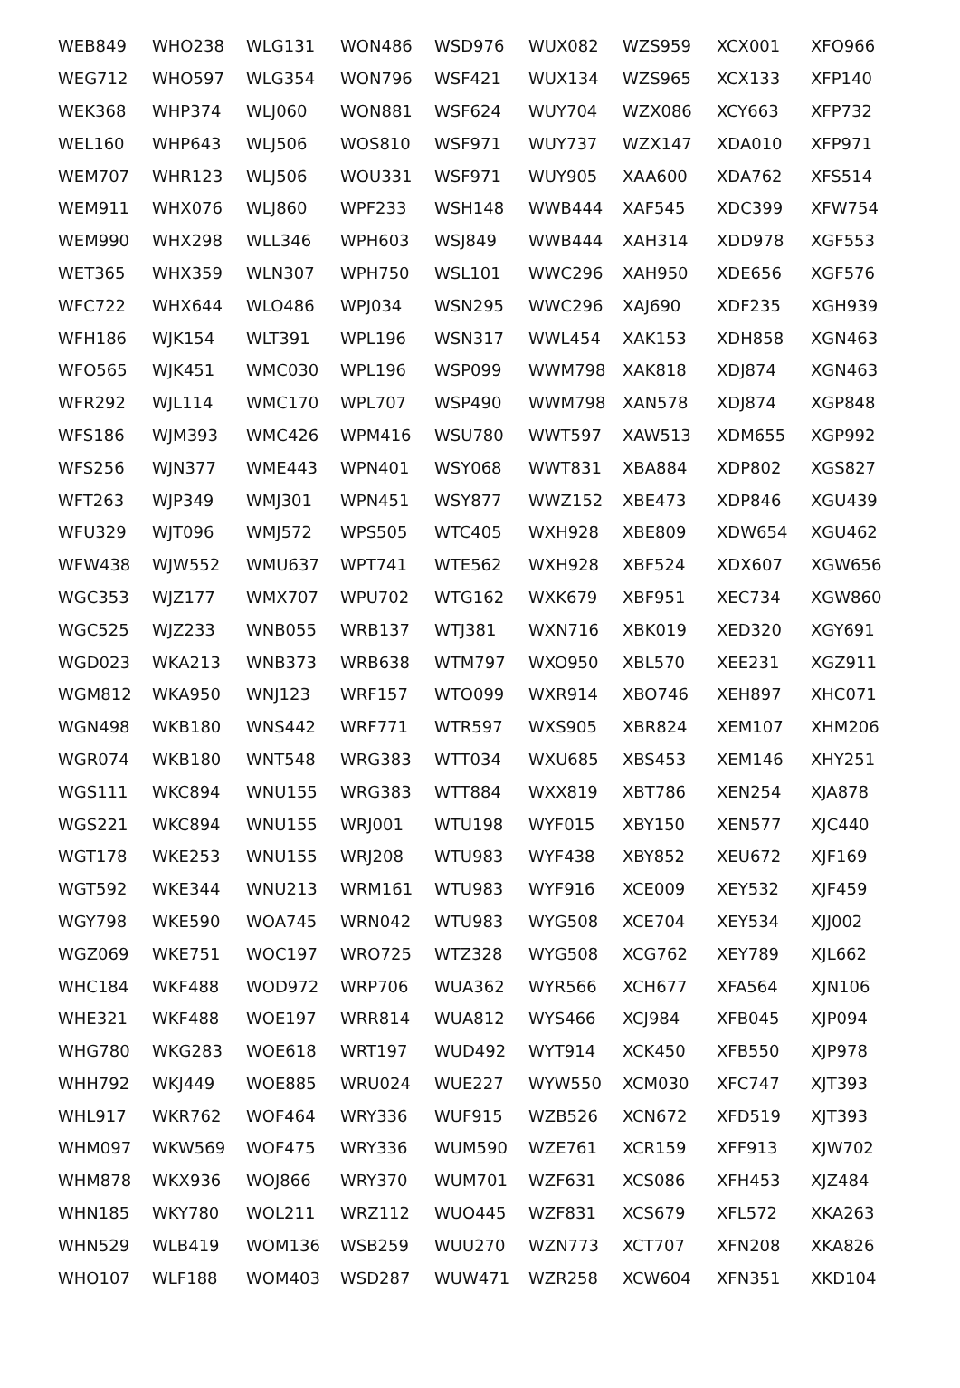| WEB849 | WHO238 | WLG131 | WON486 | WSD976 | WUX082 | WZS959 | XCX001 | XFO966 |
| WEG712 | WHO597 | WLG354 | WON796 | WSF421 | WUX134 | WZS965 | XCX133 | XFP140 |
| WEK368 | WHP374 | WLJ060 | WON881 | WSF624 | WUY704 | WZX086 | XCY663 | XFP732 |
| WEL160 | WHP643 | WLJ506 | WOS810 | WSF971 | WUY737 | WZX147 | XDA010 | XFP971 |
| WEM707 | WHR123 | WLJ506 | WOU331 | WSF971 | WUY905 | XAA600 | XDA762 | XFS514 |
| WEM911 | WHX076 | WLJ860 | WPF233 | WSH148 | WWB444 | XAF545 | XDC399 | XFW754 |
| WEM990 | WHX298 | WLL346 | WPH603 | WSJ849 | WWB444 | XAH314 | XDD978 | XGF553 |
| WET365 | WHX359 | WLN307 | WPH750 | WSL101 | WWC296 | XAH950 | XDE656 | XGF576 |
| WFC722 | WHX644 | WLO486 | WPJ034 | WSN295 | WWC296 | XAJ690 | XDF235 | XGH939 |
| WFH186 | WJK154 | WLT391 | WPL196 | WSN317 | WWL454 | XAK153 | XDH858 | XGN463 |
| WFO565 | WJK451 | WMC030 | WPL196 | WSP099 | WWM798 | XAK818 | XDJ874 | XGN463 |
| WFR292 | WJL114 | WMC170 | WPL707 | WSP490 | WWM798 | XAN578 | XDJ874 | XGP848 |
| WFS186 | WJM393 | WMC426 | WPM416 | WSU780 | WWT597 | XAW513 | XDM655 | XGP992 |
| WFS256 | WJN377 | WME443 | WPN401 | WSY068 | WWT831 | XBA884 | XDP802 | XGS827 |
| WFT263 | WJP349 | WMJ301 | WPN451 | WSY877 | WWZ152 | XBE473 | XDP846 | XGU439 |
| WFU329 | WJT096 | WMJ572 | WPS505 | WTC405 | WXH928 | XBE809 | XDW654 | XGU462 |
| WFW438 | WJW552 | WMU637 | WPT741 | WTE562 | WXH928 | XBF524 | XDX607 | XGW656 |
| WGC353 | WJZ177 | WMX707 | WPU702 | WTG162 | WXK679 | XBF951 | XEC734 | XGW860 |
| WGC525 | WJZ233 | WNB055 | WRB137 | WTJ381 | WXN716 | XBK019 | XED320 | XGY691 |
| WGD023 | WKA213 | WNB373 | WRB638 | WTM797 | WXO950 | XBL570 | XEE231 | XGZ911 |
| WGM812 | WKA950 | WNJ123 | WRF157 | WTO099 | WXR914 | XBO746 | XEH897 | XHC071 |
| WGN498 | WKB180 | WNS442 | WRF771 | WTR597 | WXS905 | XBR824 | XEM107 | XHM206 |
| WGR074 | WKB180 | WNT548 | WRG383 | WTT034 | WXU685 | XBS453 | XEM146 | XHY251 |
| WGS111 | WKC894 | WNU155 | WRG383 | WTT884 | WXX819 | XBT786 | XEN254 | XJA878 |
| WGS221 | WKC894 | WNU155 | WRJ001 | WTU198 | WYF015 | XBY150 | XEN577 | XJC440 |
| WGT178 | WKE253 | WNU155 | WRJ208 | WTU983 | WYF438 | XBY852 | XEU672 | XJF169 |
| WGT592 | WKE344 | WNU213 | WRM161 | WTU983 | WYF916 | XCE009 | XEY532 | XJF459 |
| WGY798 | WKE590 | WOA745 | WRN042 | WTU983 | WYG508 | XCE704 | XEY534 | XJJ002 |
| WGZ069 | WKE751 | WOC197 | WRO725 | WTZ328 | WYG508 | XCG762 | XEY789 | XJL662 |
| WHC184 | WKF488 | WOD972 | WRP706 | WUA362 | WYR566 | XCH677 | XFA564 | XJN106 |
| WHE321 | WKF488 | WOE197 | WRR814 | WUA812 | WYS466 | XCJ984 | XFB045 | XJP094 |
| WHG780 | WKG283 | WOE618 | WRT197 | WUD492 | WYT914 | XCK450 | XFB550 | XJP978 |
| WHH792 | WKJ449 | WOE885 | WRU024 | WUE227 | WYW550 | XCM030 | XFC747 | XJT393 |
| WHL917 | WKR762 | WOF464 | WRY336 | WUF915 | WZB526 | XCN672 | XFD519 | XJT393 |
| WHM097 | WKW569 | WOF475 | WRY336 | WUM590 | WZE761 | XCR159 | XFF913 | XJW702 |
| WHM878 | WKX936 | WOJ866 | WRY370 | WUM701 | WZF631 | XCS086 | XFH453 | XJZ484 |
| WHN185 | WKY780 | WOL211 | WRZ112 | WUO445 | WZF831 | XCS679 | XFL572 | XKA263 |
| WHN529 | WLB419 | WOM136 | WSB259 | WUU270 | WZN773 | XCT707 | XFN208 | XKA826 |
| WHO107 | WLF188 | WOM403 | WSD287 | WUW471 | WZR258 | XCW604 | XFN351 | XKD104 |